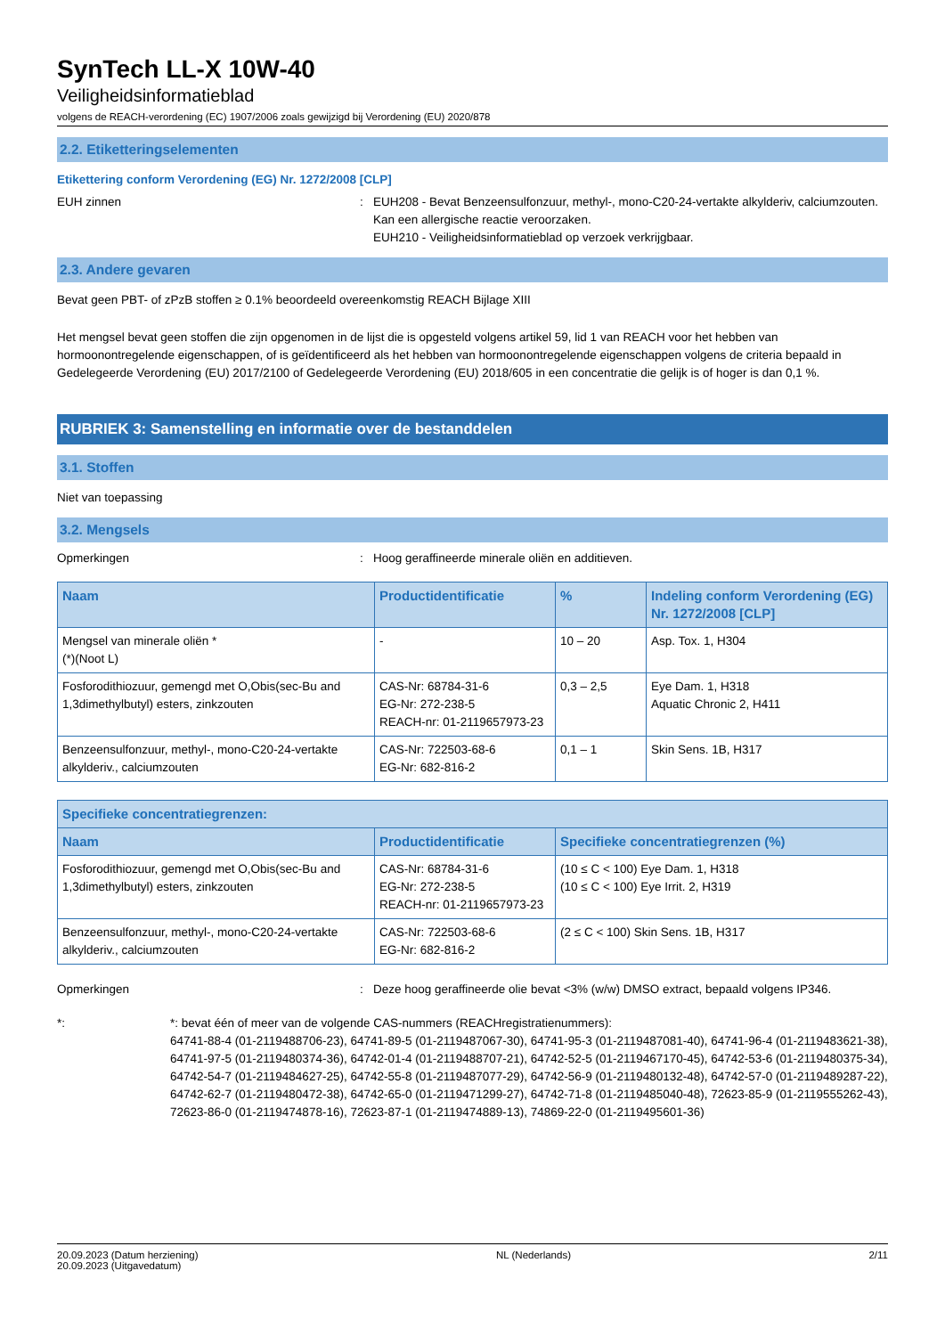SynTech LL-X 10W-40
Veiligheidsinformatieblad
volgens de REACH-verordening (EC) 1907/2006 zoals gewijzigd bij Verordening (EU) 2020/878
2.2. Etiketteringselementen
Etikettering conform Verordening (EG) Nr. 1272/2008 [CLP]
EUH zinnen : EUH208 - Bevat Benzeensulfonzuur, methyl-, mono-C20-24-vertakte alkylderiv, calciumzouten. Kan een allergische reactie veroorzaken.
EUH210 - Veiligheidsinformatieblad op verzoek verkrijgbaar.
2.3. Andere gevaren
Bevat geen PBT- of zPzB stoffen ≥ 0.1% beoordeeld overeenkomstig REACH Bijlage XIII
Het mengsel bevat geen stoffen die zijn opgenomen in de lijst die is opgesteld volgens artikel 59, lid 1 van REACH voor het hebben van hormoonontregelende eigenschappen, of is geïdentificeerd als het hebben van hormoonontregelende eigenschappen volgens de criteria bepaald in Gedelegeerde Verordening (EU) 2017/2100 of Gedelegeerde Verordening (EU) 2018/605 in een concentratie die gelijk is of hoger is dan 0,1 %.
RUBRIEK 3: Samenstelling en informatie over de bestanddelen
3.1. Stoffen
Niet van toepassing
3.2. Mengsels
Opmerkingen : Hoog geraffineerde minerale oliën en additieven.
| Naam | Productidentificatie | % | Indeling conform Verordening (EG) Nr. 1272/2008 [CLP] |
| --- | --- | --- | --- |
| Mengsel van minerale oliën * (*)(Noot L) | - | 10 – 20 | Asp. Tox. 1, H304 |
| Fosforodithiozuur, gemengd met O,Obis(sec-Bu and 1,3dimethylbutyl) esters, zinkzouten | CAS-Nr: 68784-31-6 EG-Nr: 272-238-5 REACH-nr: 01-2119657973-23 | 0,3 – 2,5 | Eye Dam. 1, H318 Aquatic Chronic 2, H411 |
| Benzeensulfonzuur, methyl-, mono-C20-24-vertakte alkylderiv., calciumzouten | CAS-Nr: 722503-68-6 EG-Nr: 682-816-2 | 0,1 – 1 | Skin Sens. 1B, H317 |
| Specifieke concentratiegrenzen: | | |
| --- | --- | --- |
| Naam | Productidentificatie | Specifieke concentratiegrenzen (%) |
| Fosforodithiozuur, gemengd met O,Obis(sec-Bu and 1,3dimethylbutyl) esters, zinkzouten | CAS-Nr: 68784-31-6 EG-Nr: 272-238-5 REACH-nr: 01-2119657973-23 | (10 ≤ C < 100) Eye Dam. 1, H318 (10 ≤ C < 100) Eye Irrit. 2, H319 |
| Benzeensulfonzuur, methyl-, mono-C20-24-vertakte alkylderiv., calciumzouten | CAS-Nr: 722503-68-6 EG-Nr: 682-816-2 | (2 ≤ C < 100) Skin Sens. 1B, H317 |
Opmerkingen : Deze hoog geraffineerde olie bevat <3% (w/w) DMSO extract, bepaald volgens IP346.
*: *: bevat één of meer van de volgende CAS-nummers (REACHregistratienummers):
64741-88-4 (01-2119488706-23), 64741-89-5 (01-2119487067-30), 64741-95-3 (01-2119487081-40), 64741-96-4 (01-2119483621-38), 64741-97-5 (01-2119480374-36), 64742-01-4 (01-2119488707-21), 64742-52-5 (01-2119467170-45), 64742-53-6 (01-2119480375-34), 64742-54-7 (01-2119484627-25), 64742-55-8 (01-2119487077-29), 64742-56-9 (01-2119480132-48), 64742-57-0 (01-2119489287-22), 64742-62-7 (01-2119480472-38), 64742-65-0 (01-2119471299-27), 64742-71-8 (01-2119485040-48), 72623-85-9 (01-2119555262-43), 72623-86-0 (01-2119474878-16), 72623-87-1 (01-2119474889-13), 74869-22-0 (01-2119495601-36)
20.09.2023 (Datum herziening)
20.09.2023 (Uitgavedatum)
NL (Nederlands) 2/11